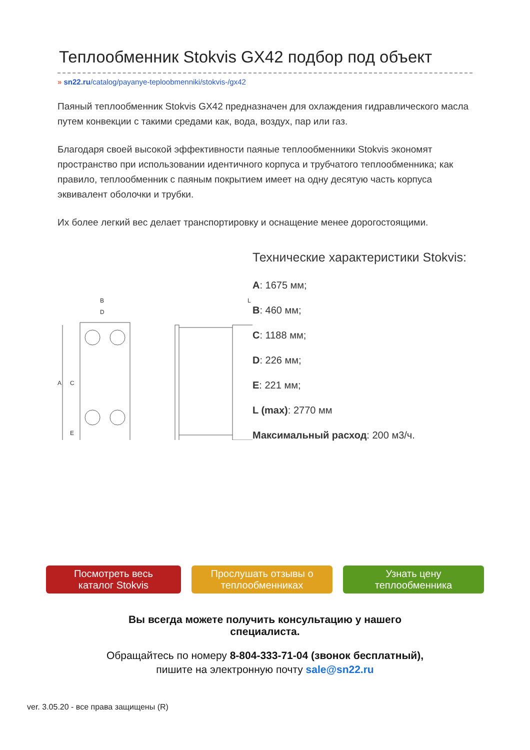Теплообменник Stokvis GX42 подбор под объект
» sn22.ru/catalog/payanye-teploobmenniki/stokvis-/gx42
Паяный теплообменник Stokvis GX42 предназначен для охлаждения гидравлического масла путем конвекции с такими средами как, вода, воздух, пар или газ.
Благодаря своей высокой эффективности паяные теплообменники Stokvis экономят пространство при использовании идентичного корпуса и трубчатого теплообменника; как правило, теплообменник с паяным покрытием имеет на одну десятую часть корпуса эквивалент оболочки и трубки.
Их более легкий вес делает транспортировку и оснащение менее дорогостоящими.
B
D
L
A
C
E
Технические характеристики Stokvis:
A: 1675 мм;
B: 460 мм;
C: 1188 мм;
D: 226 мм;
E: 221 мм;
L (max): 2770 мм
Максимальный расход: 200 м3/ч.
Посмотреть весь
каталог Stokvis
Прослушать отзывы о
теплообменниках
Узнать цену
теплообменника
Вы всегда можете получить консультацию у нашего
специалиста.
Обращайтесь по номеру 8-804-333-71-04 (звонок бесплатный),
пишите на электронную почту sale@sn22.ru
ver. 3.05.20 - все права защищены (R)